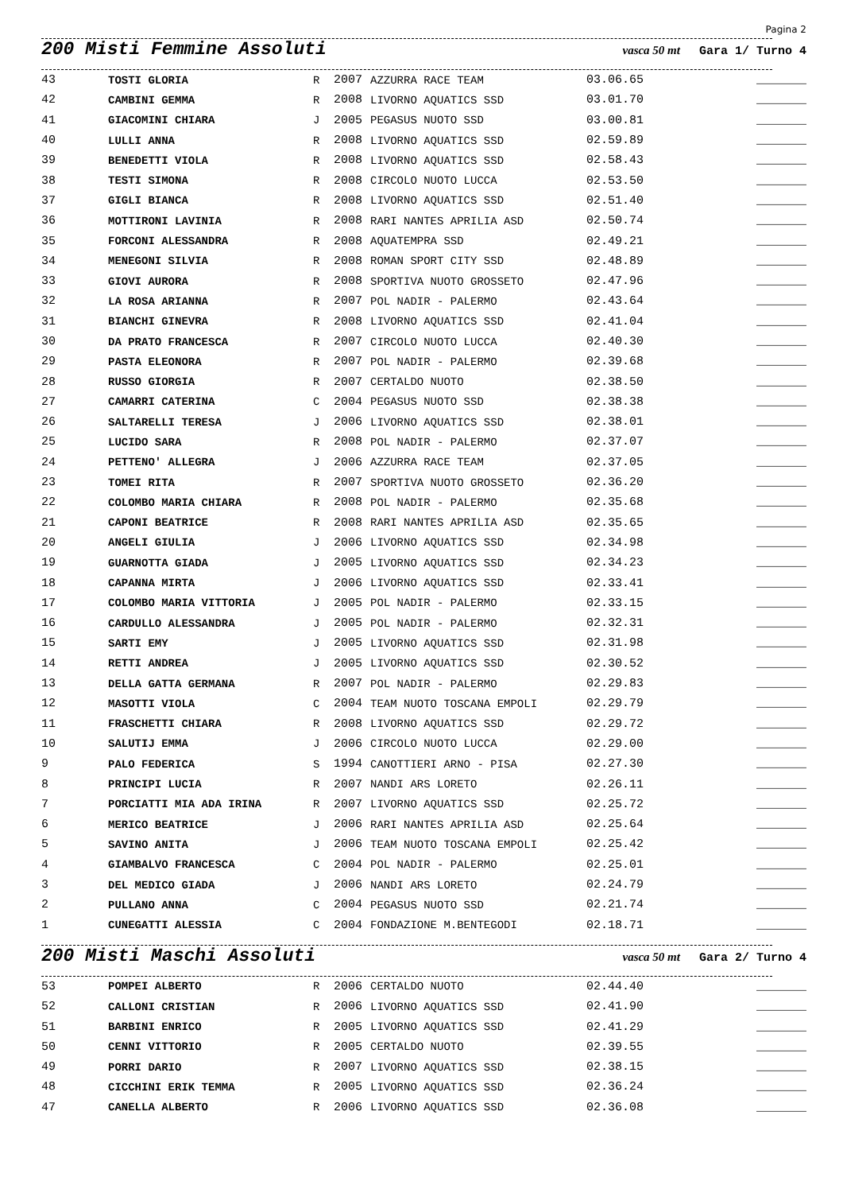Pagina 2
200 Misti Femmine Assoluti vasca 50 mt Gara 1/ Turno 4
| 43 | TOSTI GLORIA | R | 2007 | AZZURRA RACE TEAM | 03.06.65 | _______ |
| 42 | CAMBINI GEMMA | R | 2008 | LIVORNO AQUATICS SSD | 03.01.70 | _______ |
| 41 | GIACOMINI CHIARA | J | 2005 | PEGASUS NUOTO SSD | 03.00.81 | _______ |
| 40 | LULLI ANNA | R | 2008 | LIVORNO AQUATICS SSD | 02.59.89 | _______ |
| 39 | BENEDETTI VIOLA | R | 2008 | LIVORNO AQUATICS SSD | 02.58.43 | _______ |
| 38 | TESTI SIMONA | R | 2008 | CIRCOLO NUOTO LUCCA | 02.53.50 | _______ |
| 37 | GIGLI BIANCA | R | 2008 | LIVORNO AQUATICS SSD | 02.51.40 | _______ |
| 36 | MOTTIRONI LAVINIA | R | 2008 | RARI NANTES APRILIA ASD | 02.50.74 | _______ |
| 35 | FORCONI ALESSANDRA | R | 2008 | AQUATEMPRA SSD | 02.49.21 | _______ |
| 34 | MENEGONI SILVIA | R | 2008 | ROMAN SPORT CITY SSD | 02.48.89 | _______ |
| 33 | GIOVI AURORA | R | 2008 | SPORTIVA NUOTO GROSSETO | 02.47.96 | _______ |
| 32 | LA ROSA ARIANNA | R | 2007 | POL NADIR - PALERMO | 02.43.64 | _______ |
| 31 | BIANCHI GINEVRA | R | 2008 | LIVORNO AQUATICS SSD | 02.41.04 | _______ |
| 30 | DA PRATO FRANCESCA | R | 2007 | CIRCOLO NUOTO LUCCA | 02.40.30 | _______ |
| 29 | PASTA ELEONORA | R | 2007 | POL NADIR - PALERMO | 02.39.68 | _______ |
| 28 | RUSSO GIORGIA | R | 2007 | CERTALDO NUOTO | 02.38.50 | _______ |
| 27 | CAMARRI CATERINA | C | 2004 | PEGASUS NUOTO SSD | 02.38.38 | _______ |
| 26 | SALTARELLI TERESA | J | 2006 | LIVORNO AQUATICS SSD | 02.38.01 | _______ |
| 25 | LUCIDO SARA | R | 2008 | POL NADIR - PALERMO | 02.37.07 | _______ |
| 24 | PETTENO' ALLEGRA | J | 2006 | AZZURRA RACE TEAM | 02.37.05 | _______ |
| 23 | TOMEI RITA | R | 2007 | SPORTIVA NUOTO GROSSETO | 02.36.20 | _______ |
| 22 | COLOMBO MARIA CHIARA | R | 2008 | POL NADIR - PALERMO | 02.35.68 | _______ |
| 21 | CAPONI BEATRICE | R | 2008 | RARI NANTES APRILIA ASD | 02.35.65 | _______ |
| 20 | ANGELI GIULIA | J | 2006 | LIVORNO AQUATICS SSD | 02.34.98 | _______ |
| 19 | GUARNOTTA GIADA | J | 2005 | LIVORNO AQUATICS SSD | 02.34.23 | _______ |
| 18 | CAPANNA MIRTA | J | 2006 | LIVORNO AQUATICS SSD | 02.33.41 | _______ |
| 17 | COLOMBO MARIA VITTORIA | J | 2005 | POL NADIR - PALERMO | 02.33.15 | _______ |
| 16 | CARDULLO ALESSANDRA | J | 2005 | POL NADIR - PALERMO | 02.32.31 | _______ |
| 15 | SARTI EMY | J | 2005 | LIVORNO AQUATICS SSD | 02.31.98 | _______ |
| 14 | RETTI ANDREA | J | 2005 | LIVORNO AQUATICS SSD | 02.30.52 | _______ |
| 13 | DELLA GATTA GERMANA | R | 2007 | POL NADIR - PALERMO | 02.29.83 | _______ |
| 12 | MASOTTI VIOLA | C | 2004 | TEAM NUOTO TOSCANA EMPOLI | 02.29.79 | _______ |
| 11 | FRASCHETTI CHIARA | R | 2008 | LIVORNO AQUATICS SSD | 02.29.72 | _______ |
| 10 | SALUTIJ EMMA | J | 2006 | CIRCOLO NUOTO LUCCA | 02.29.00 | _______ |
| 9 | PALO FEDERICA | S | 1994 | CANOTTIERI ARNO - PISA | 02.27.30 | _______ |
| 8 | PRINCIPI LUCIA | R | 2007 | NANDI ARS LORETO | 02.26.11 | _______ |
| 7 | PORCIATTI MIA ADA IRINA | R | 2007 | LIVORNO AQUATICS SSD | 02.25.72 | _______ |
| 6 | MERICO BEATRICE | J | 2006 | RARI NANTES APRILIA ASD | 02.25.64 | _______ |
| 5 | SAVINO ANITA | J | 2006 | TEAM NUOTO TOSCANA EMPOLI | 02.25.42 | _______ |
| 4 | GIAMBALVO FRANCESCA | C | 2004 | POL NADIR - PALERMO | 02.25.01 | _______ |
| 3 | DEL MEDICO GIADA | J | 2006 | NANDI ARS LORETO | 02.24.79 | _______ |
| 2 | PULLANO ANNA | C | 2004 | PEGASUS NUOTO SSD | 02.21.74 | _______ |
| 1 | CUNEGATTI ALESSIA | C | 2004 | FONDAZIONE M.BENTEGODI | 02.18.71 | _______ |
200 Misti Maschi Assoluti vasca 50 mt Gara 2/ Turno 4
| 53 | POMPEI ALBERTO | R | 2006 | CERTALDO NUOTO | 02.44.40 | _______ |
| 52 | CALLONI CRISTIAN | R | 2006 | LIVORNO AQUATICS SSD | 02.41.90 | _______ |
| 51 | BARBINI ENRICO | R | 2005 | LIVORNO AQUATICS SSD | 02.41.29 | _______ |
| 50 | CENNI VITTORIO | R | 2005 | CERTALDO NUOTO | 02.39.55 | _______ |
| 49 | PORRI DARIO | R | 2007 | LIVORNO AQUATICS SSD | 02.38.15 | _______ |
| 48 | CICCHINI ERIK TEMMA | R | 2005 | LIVORNO AQUATICS SSD | 02.36.24 | _______ |
| 47 | CANELLA ALBERTO | R | 2006 | LIVORNO AQUATICS SSD | 02.36.08 | _______ |